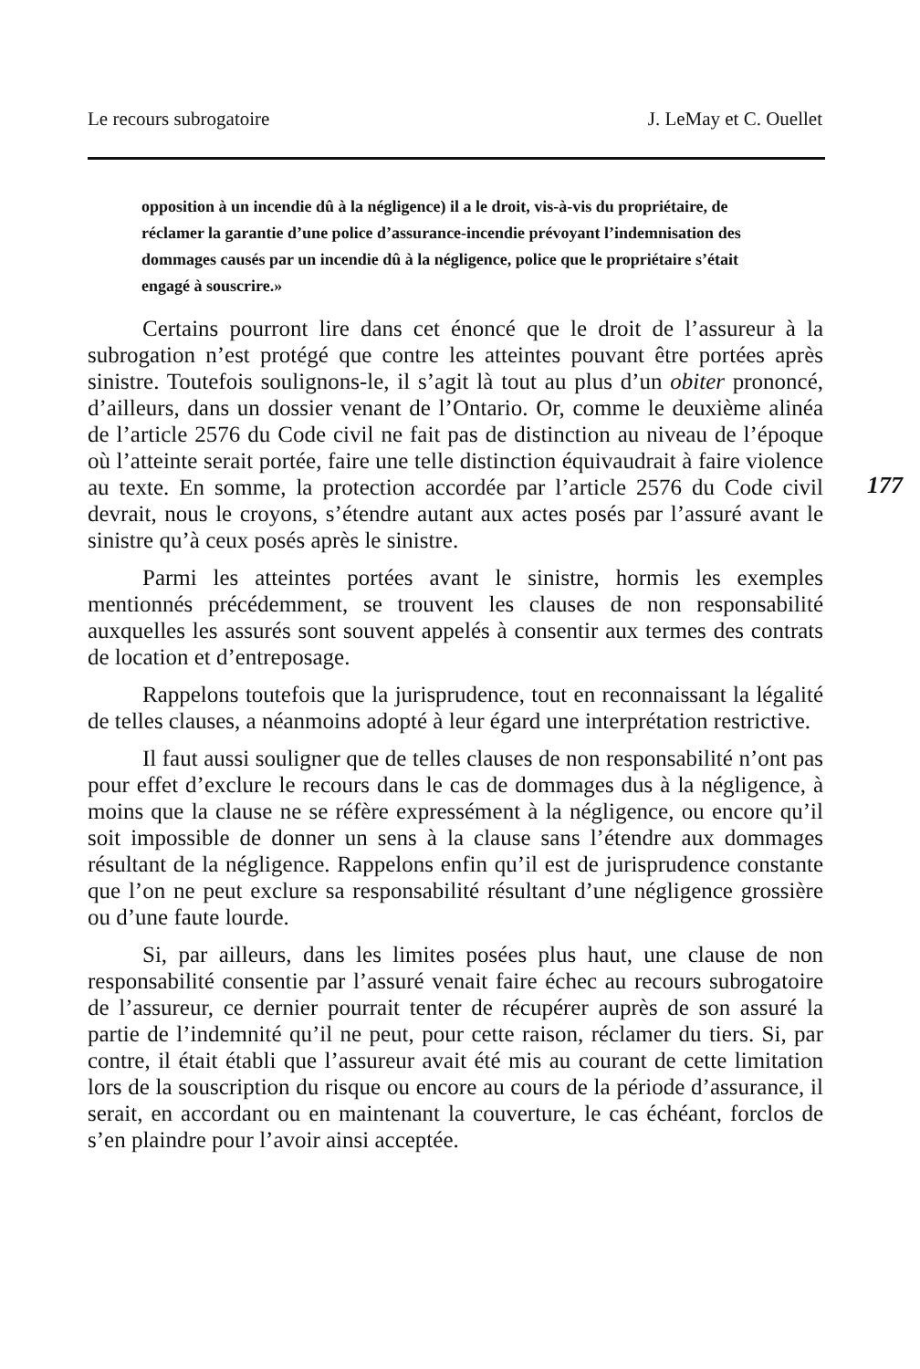Le recours subrogatoire J. LeMay et C. Ouellet
opposition à un incendie dû à la négligence) il a le droit, vis-à-vis du propriétaire, de réclamer la garantie d’une police d’assurance-incendie prévoyant l’indemnisation des dommages causés par un incendie dû à la négligence, police que le propriétaire s’était engagé à souscrire.»
Certains pourront lire dans cet énoncé que le droit de l’assureur à la subrogation n’est protégé que contre les atteintes pouvant être portées après sinistre. Toutefois soulignons-le, il s’agit là tout au plus d’un obiter prononcé, d’ailleurs, dans un dossier venant de l’Ontario. Or, comme le deuxième alinéa de l’article 2576 du Code civil ne fait pas de distinction au niveau de l’époque où l’atteinte serait portée, faire une telle distinction équivaudrait à faire violence au texte. En somme, la protection accordée par l’article 2576 du Code civil devrait, nous le croyons, s’étendre autant aux actes posés par l’assuré avant le sinistre qu’à ceux posés après le sinistre.
Parmi les atteintes portées avant le sinistre, hormis les exemples mentionnés précédemment, se trouvent les clauses de non responsabilité auxquelles les assurés sont souvent appelés à consentir aux termes des contrats de location et d’entreposage.
Rappelons toutefois que la jurisprudence, tout en reconnaissant la légalité de telles clauses, a néanmoins adopté à leur égard une interprétation restrictive.
Il faut aussi souligner que de telles clauses de non responsabilité n’ont pas pour effet d’exclure le recours dans le cas de dommages dus à la négligence, à moins que la clause ne se réfère expressément à la négligence, ou encore qu’il soit impossible de donner un sens à la clause sans l’étendre aux dommages résultant de la négligence. Rappelons enfin qu’il est de jurisprudence constante que l’on ne peut exclure sa responsabilité résultant d’une négligence grossière ou d’une faute lourde.
Si, par ailleurs, dans les limites posées plus haut, une clause de non responsabilité consentie par l’assuré venait faire échec au recours subrogatoire de l’assureur, ce dernier pourrait tenter de récupérer auprès de son assuré la partie de l’indemnité qu’il ne peut, pour cette raison, réclamer du tiers. Si, par contre, il était établi que l’assureur avait été mis au courant de cette limitation lors de la souscription du risque ou encore au cours de la période d’assurance, il serait, en accordant ou en maintenant la couverture, le cas échéant, forclos de s’en plaindre pour l’avoir ainsi acceptée.
177